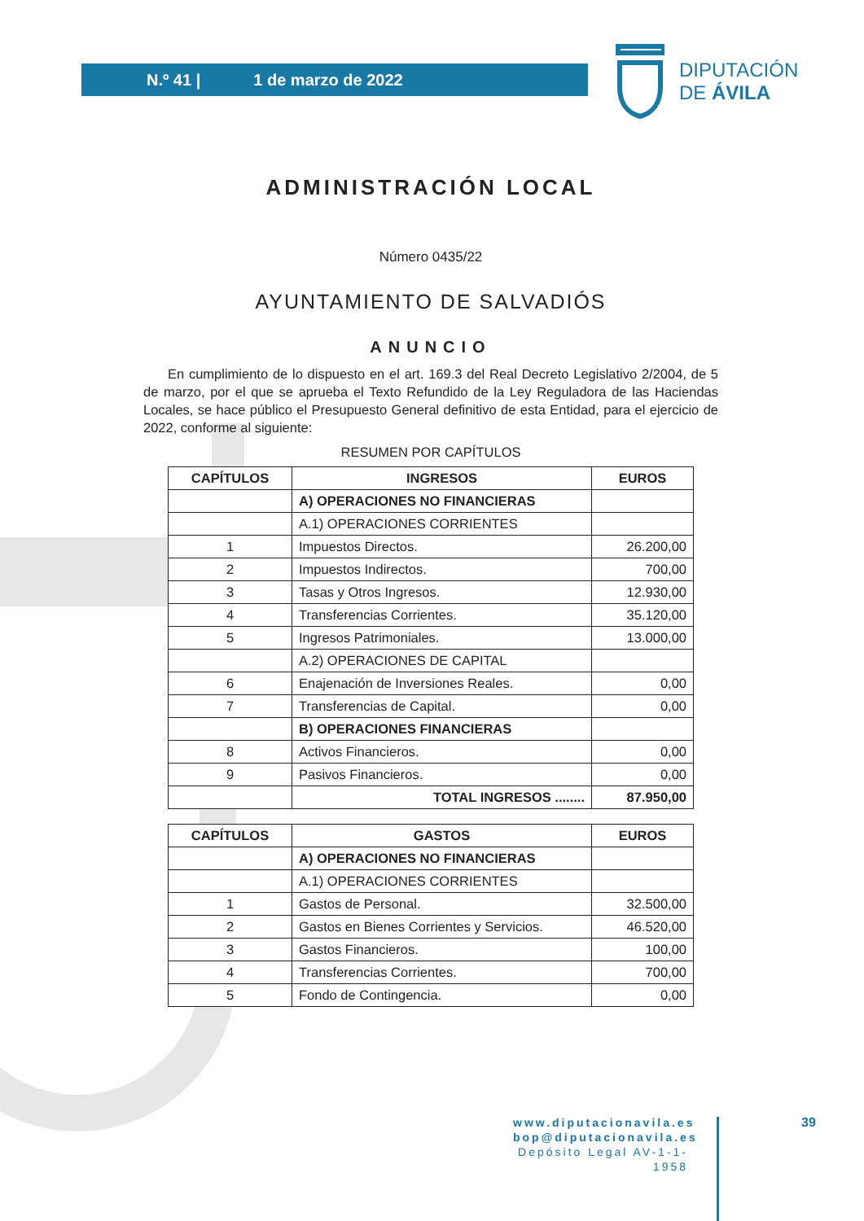N.º 41 | 1 de marzo de 2022
DIPUTACIÓN
DE ÁVILA
ADMINISTRACIÓN LOCAL
Número 0435/22
AYUNTAMIENTO DE SALVADIÓS
ANUNCIO
En cumplimiento de lo dispuesto en el art. 169.3 del Real Decreto Legislativo 2/2004, de 5 de marzo, por el que se aprueba el Texto Refundido de la Ley Reguladora de las Haciendas Locales, se hace público el Presupuesto General definitivo de esta Entidad, para el ejercicio de 2022, conforme al siguiente:
RESUMEN POR CAPÍTULOS
| CAPÍTULOS | INGRESOS | EUROS |
| --- | --- | --- |
| | A) OPERACIONES NO FINANCIERAS | |
| | A.1) OPERACIONES CORRIENTES | |
| 1 | Impuestos Directos. | 26.200,00 |
| 2 | Impuestos Indirectos. | 700,00 |
| 3 | Tasas y Otros Ingresos. | 12.930,00 |
| 4 | Transferencias Corrientes. | 35.120,00 |
| 5 | Ingresos Patrimoniales. | 13.000,00 |
| | A.2) OPERACIONES DE CAPITAL | |
| 6 | Enajenación de Inversiones Reales. | 0,00 |
| 7 | Transferencias de Capital. | 0,00 |
| | B) OPERACIONES FINANCIERAS | |
| 8 | Activos Financieros. | 0,00 |
| 9 | Pasivos Financieros. | 0,00 |
| | TOTAL INGRESOS ........ | 87.950,00 |
| CAPÍTULOS | GASTOS | EUROS |
| --- | --- | --- |
| | A) OPERACIONES NO FINANCIERAS | |
| | A.1) OPERACIONES CORRIENTES | |
| 1 | Gastos de Personal. | 32.500,00 |
| 2 | Gastos en Bienes Corrientes y Servicios. | 46.520,00 |
| 3 | Gastos Financieros. | 100,00 |
| 4 | Transferencias Corrientes. | 700,00 |
| 5 | Fondo de Contingencia. | 0,00 |
www.diputacionavila.es
bop@diputacionavila.es
Depósito Legal AV-1-1-1958
39